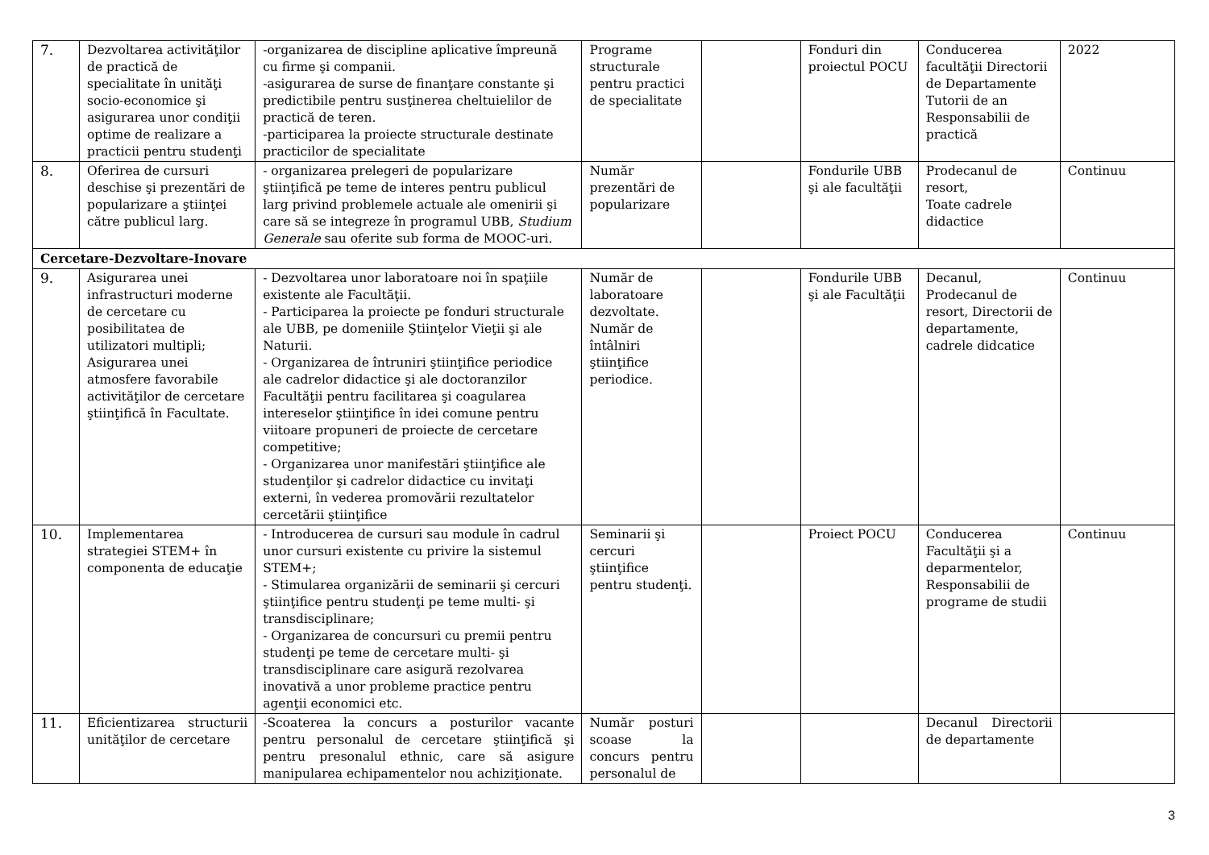| 7. | Dezvoltarea activităţilor de practică de specialitate în unităţi socio-economice şi asigurarea unor condiţii optime de realizare a practicii pentru studenţi | -organizarea de discipline aplicative împreună cu firme şi companii. -asigurarea de surse de finanţare constante şi predictibile pentru susţinerea cheltuielilor de practică de teren. -participarea la proiecte structurale destinate practicilor de specialitate | Programe structurale pentru practici de specialitate | | Fonduri din proiectul POCU | Conducerea facultăţii Directorii de Departamente Tutorii de an Responsabilii de practică | 2022 |
| 8. | Oferirea de cursuri deschise şi prezentări de popularizare a ştiinţei către publicul larg. | - organizarea prelegeri de popularizare ştiinţifică pe teme de interes pentru publicul larg privind problemele actuale ale omenirii şi care să se integreze în programul UBB, Studium Generale sau oferite sub forma de MOOC-uri. | Număr prezentări de popularizare | | Fondurile UBB şi ale facultăţii | Prodecanul de resort, Toate cadrele didactice | Continuu |
| Cercetare-Dezvoltare-Inovare | | | | | | | |
| 9. | Asigurarea unei infrastructuri moderne de cercetare cu posibilitatea de utilizatori multipli; Asigurarea unei atmosfere favorabile activităţilor de cercetare ştiinţifică în Facultate. | - Dezvoltarea unor laboratoare noi în spaţiile existente ale Facultăţii. - Participarea la proiecte pe fonduri structurale ale UBB, pe domeniile Ştiinţelor Vieţii şi ale Naturii. - Organizarea de întruniri ştiinţifice periodice ale cadrelor didactice şi ale doctoranzilor Facultăţii pentru facilitarea şi coagularea intereselor ştiinţifice în idei comune pentru viitoare propuneri de proiecte de cercetare competitive; - Organizarea unor manifestări ştiinţifice ale studenţilor şi cadrelor didactice cu invitaţi externi, în vederea promovării rezultatelor cercetării ştiinţifice | Număr de laboratoare dezvoltate. Număr de întâlniri ştiinţifice periodice. | | Fondurile UBB şi ale Facultăţii | Decanul, Prodecanul de resort, Directorii de departamente, cadrele didcatice | Continuu |
| 10. | Implementarea strategiei STEM+ în componenta de educaţie | - Introducerea de cursuri sau module în cadrul unor cursuri existente cu privire la sistemul STEM+; - Stimularea organizării de seminarii şi cercuri ştiinţifice pentru studenţi pe teme multi- şi transdisciplinare; - Organizarea de concursuri cu premii pentru studenţi pe teme de cercetare multi- şi transdisciplinare care asigură rezolvarea inovativă a unor probleme practice pentru agenţii economici etc. | Seminarii şi cercuri ştiinţifice pentru studenţi. | | Proiect POCU | Conducerea Facultăţii şi a deparmentelor, Responsabilii de programe de studii | Continuu |
| 11. | Eficientizarea structurii unităţilor de cercetare | -Scoaterea la concurs a posturilor vacante pentru personalul de cercetare ştiinţifică şi pentru presonalul ethnic, care să asigure manipularea echipamentelor nou achiziţionate. | Număr posturi scoase la concurs pentru personalul de | | | Decanul Directorii de departamente | |
3